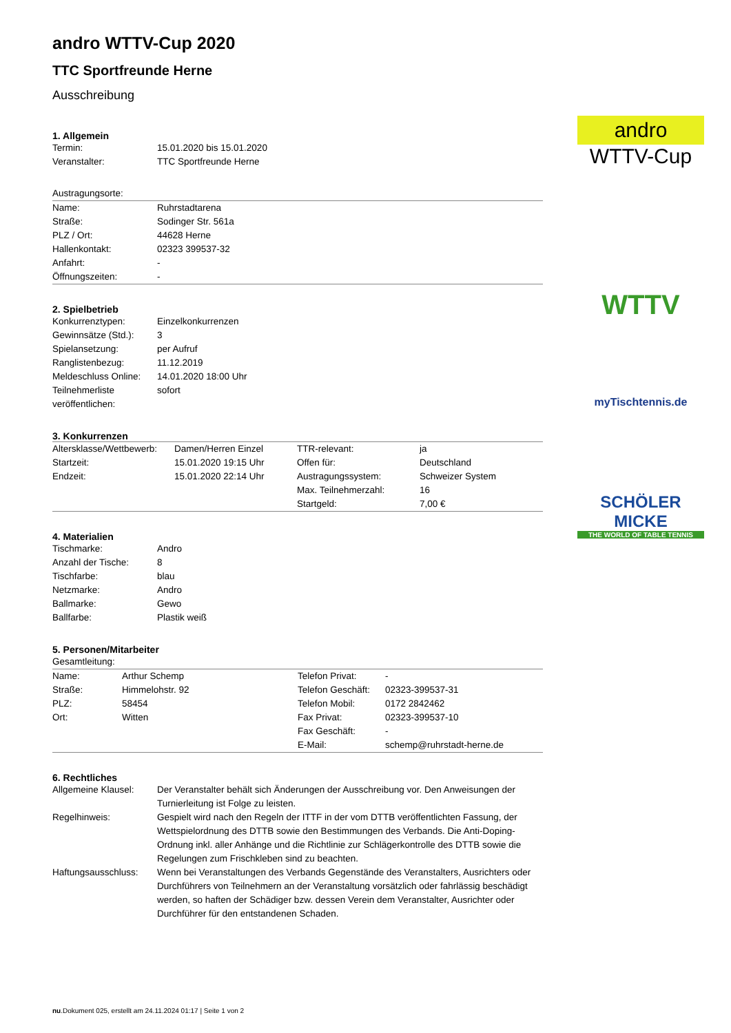andro
WTTV-Cup
WTTV
myTischtennis.de
SCHÖLER MICKE
THE WORLD OF TABLE TENNIS
andro WTTV-Cup 2020
TTC Sportfreunde Herne
Ausschreibung
1. Allgemein
| Termin: | 15.01.2020 bis 15.01.2020 |
| Veranstalter: | TTC Sportfreunde Herne |
| Austragungsorte: | |
| Name: | Ruhrstadtarena |
| Straße: | Sodinger Str. 561a |
| PLZ / Ort: | 44628 Herne |
| Hallenkontakt: | 02323 399537-32 |
| Anfahrt: | - |
| Öffnungszeiten: | - |
2. Spielbetrieb
| Konkurrenztypen: | Einzelkonkurrenzen |
| Gewinnsätze (Std.): | 3 |
| Spielansetzung: | per Aufruf |
| Ranglistenbezug: | 11.12.2019 |
| Meldeschluss Online: | 14.01.2020 18:00 Uhr |
| Teilnehmerliste veröffentlichen: | sofort |
3. Konkurrenzen
| Altersklasse/Wettbewerb: | Damen/Herren Einzel | TTR-relevant: | ja |
| Startzeit: | 15.01.2020 19:15 Uhr | Offen für: | Deutschland |
| Endzeit: | 15.01.2020 22:14 Uhr | Austragungssystem: | Schweizer System |
| | | Max. Teilnehmerzahl: | 16 |
| | | Startgeld: | 7,00 € |
4. Materialien
| Tischmarke: | Andro |
| Anzahl der Tische: | 8 |
| Tischfarbe: | blau |
| Netzmarke: | Andro |
| Ballmarke: | Gewo |
| Ballfarbe: | Plastik weiß |
5. Personen/Mitarbeiter
| Gesamtleitung: | | | |
| Name: | Arthur Schemp | Telefon Privat: | - |
| Straße: | Himmelohstr. 92 | Telefon Geschäft: | 02323-399537-31 |
| PLZ: | 58454 | Telefon Mobil: | 0172 2842462 |
| Ort: | Witten | Fax Privat: | 02323-399537-10 |
| | | Fax Geschäft: | - |
| | | E-Mail: | schemp@ruhrstadt-herne.de |
6. Rechtliches
| Allgemeine Klausel: | Der Veranstalter behält sich Änderungen der Ausschreibung vor. Den Anweisungen der Turnierleitung ist Folge zu leisten. |
| Regelhinweis: | Gespielt wird nach den Regeln der ITTF in der vom DTTB veröffentlichten Fassung, der Wettspielordnung des DTTB sowie den Bestimmungen des Verbands. Die Anti-Doping-Ordnung inkl. aller Anhänge und die Richtlinie zur Schlägerkontrolle des DTTB sowie die Regelungen zum Frischkleben sind zu beachten. |
| Haftungsausschluss: | Wenn bei Veranstaltungen des Verbands Gegenstände des Veranstalters, Ausrichters oder Durchführers von Teilnehmern an der Veranstaltung vorsätzlich oder fahrlässig beschädigt werden, so haften der Schädiger bzw. dessen Verein dem Veranstalter, Ausrichter oder Durchführer für den entstandenen Schaden. |
nu.Dokument 025, erstellt am 24.11.2024 01:17 | Seite 1 von 2